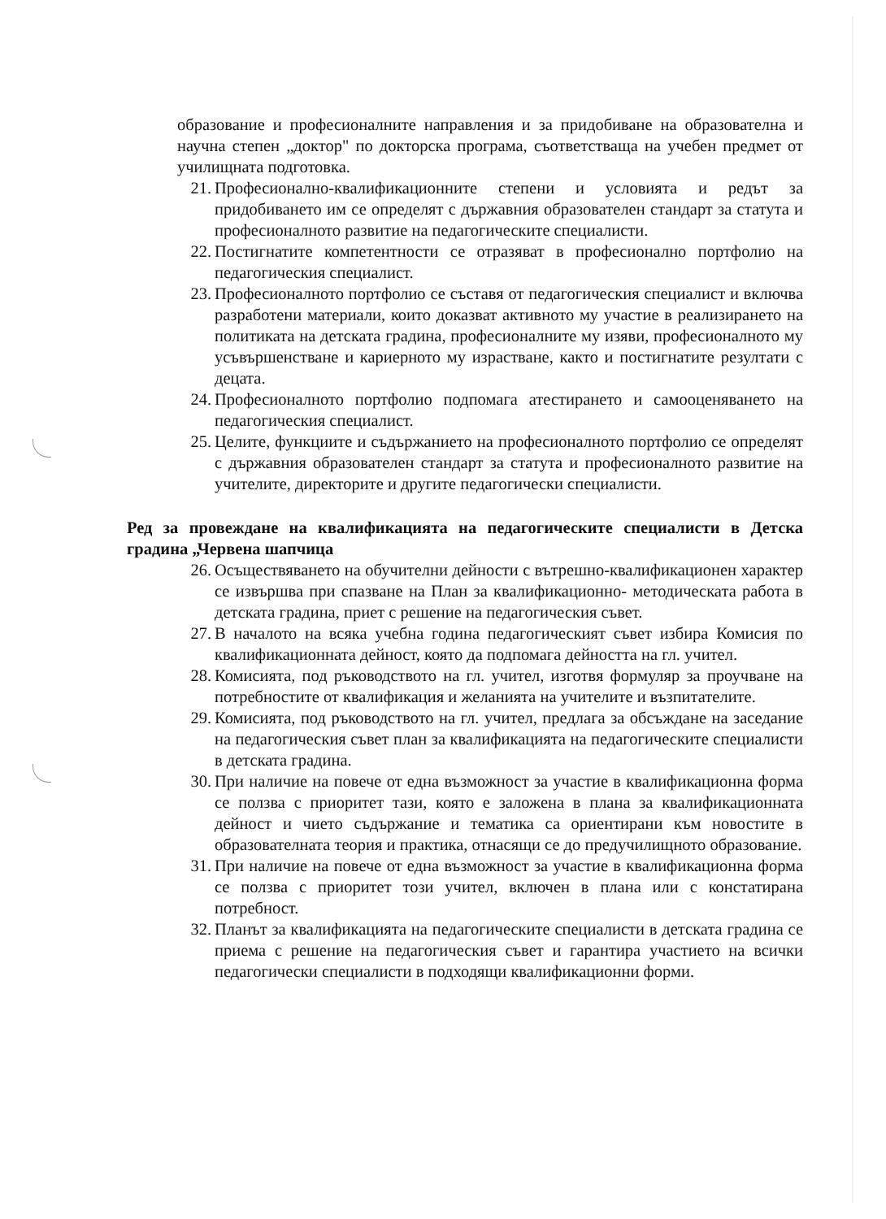образование и професионалните направления и за придобиване на образователна и научна степен „доктор" по докторска програма, съответстваща на учебен предмет от училищната подготовка.
21. Професионално-квалификационните степени и условията и редът за придобиването им се определят с държавния образователен стандарт за статута и професионалното развитие на педагогическите специалисти.
22. Постигнатите компетентности се отразяват в професионално портфолио на педагогическия специалист.
23. Професионалното портфолио се съставя от педагогическия специалист и включва разработени материали, които доказват активното му участие в реализирането на политиката на детската градина, професионалните му изяви, професионалното му усъвършенстване и кариерното му израстване, както и постигнатите резултати с децата.
24. Професионалното портфолио подпомага атестирането и самооценяването на педагогическия специалист.
25. Целите, функциите и съдържанието на професионалното портфолио се определят с държавния образователен стандарт за статута и професионалното развитие на учителите, директорите и другите педагогически специалисти.
Ред за провеждане на квалификацията на педагогическите специалисти в Детска градина „Червена шапчица
26. Осъществяването на обучителни дейности с вътрешно-квалификационен характер се извършва при спазване на План за квалификационно- методическата работа в детската градина, приет с решение на педагогическия съвет.
27. В началото на всяка учебна година педагогическият съвет избира Комисия по квалификационната дейност, която да подпомага дейността на гл. учител.
28. Комисията, под ръководството на гл. учител, изготвя формуляр за проучване на потребностите от квалификация и желанията на учителите и възпитателите.
29. Комисията, под ръководството на гл. учител, предлага за обсъждане на заседание на педагогическия съвет план за квалификацията на педагогическите специалисти в детската градина.
30. При наличие на повече от една възможност за участие в квалификационна форма се ползва с приоритет тази, която е заложена в плана за квалификационната дейност и чието съдържание и тематика са ориентирани към новостите в образователната теория и практика, отнасящи се до предучилищното образование.
31. При наличие на повече от една възможност за участие в квалификационна форма се ползва с приоритет този учител, включен в плана или с констатирана потребност.
32. Планът за квалификацията на педагогическите специалисти в детската градина се приема с решение на педагогическия съвет и гарантира участието на всички педагогически специалисти в подходящи квалификационни форми.